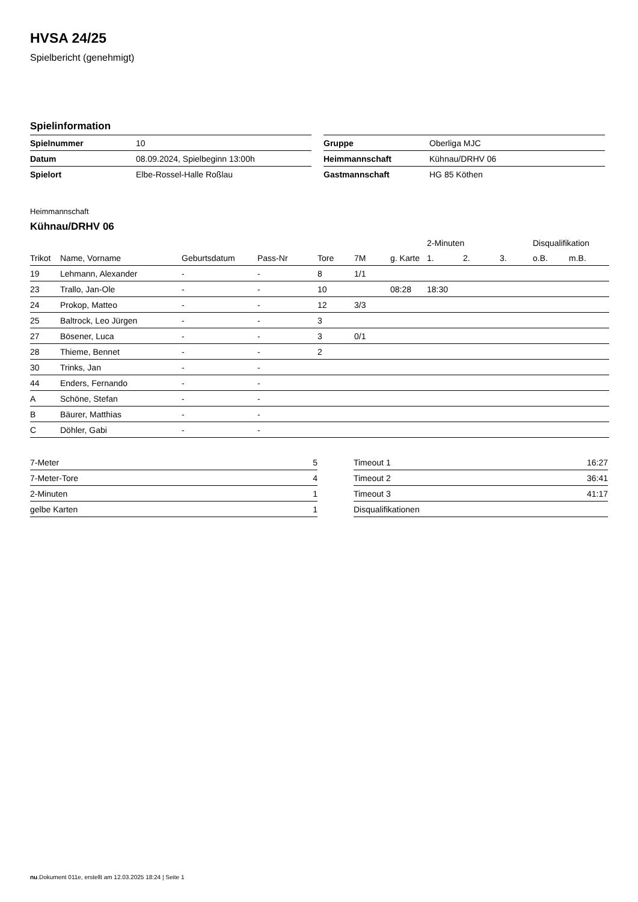HVSA 24/25
Spielbericht (genehmigt)
Spielinformation
| Spielnummer | 10 |
| Datum | 08.09.2024, Spielbeginn 13:00h |
| Spielort | Elbe-Rossel-Halle Roßlau |
| Gruppe | Oberliga MJC |
| Heimmannschaft | Kühnau/DRHV 06 |
| Gastmannschaft | HG 85 Köthen |
Heimmannschaft
Kühnau/DRHV 06
| | | | | | | | 2-Minuten | | | Disqualifikation | |
| --- | --- | --- | --- | --- | --- | --- | --- | --- | --- | --- | --- |
| Trikot | Name, Vorname | Geburtsdatum | Pass-Nr | Tore | 7M | g. Karte | 1. | 2. | 3. | o.B. | m.B. |
| 19 | Lehmann, Alexander | - | - | 8 | 1/1 | | | | | | |
| 23 | Trallo, Jan-Ole | - | - | 10 | | 08:28 | 18:30 | | | | |
| 24 | Prokop, Matteo | - | - | 12 | 3/3 | | | | | | |
| 25 | Baltrock, Leo Jürgen | - | - | 3 | | | | | | | |
| 27 | Bösener, Luca | - | - | 3 | 0/1 | | | | | | |
| 28 | Thieme, Bennet | - | - | 2 | | | | | | | |
| 30 | Trinks, Jan | - | - | | | | | | | | |
| 44 | Enders, Fernando | - | - | | | | | | | | |
| A | Schöne, Stefan | - | - | | | | | | | | |
| B | Bäurer, Matthias | - | - | | | | | | | | |
| C | Döhler, Gabi | - | - | | | | | | | | |
| 7-Meter | 5 |
| 7-Meter-Tore | 4 |
| 2-Minuten | 1 |
| gelbe Karten | 1 |
| Timeout 1 | 16:27 |
| Timeout 2 | 36:41 |
| Timeout 3 | 41:17 |
| Disqualifikationen | |
nu.Dokument 011e, erstellt am 12.03.2025 18:24 | Seite 1